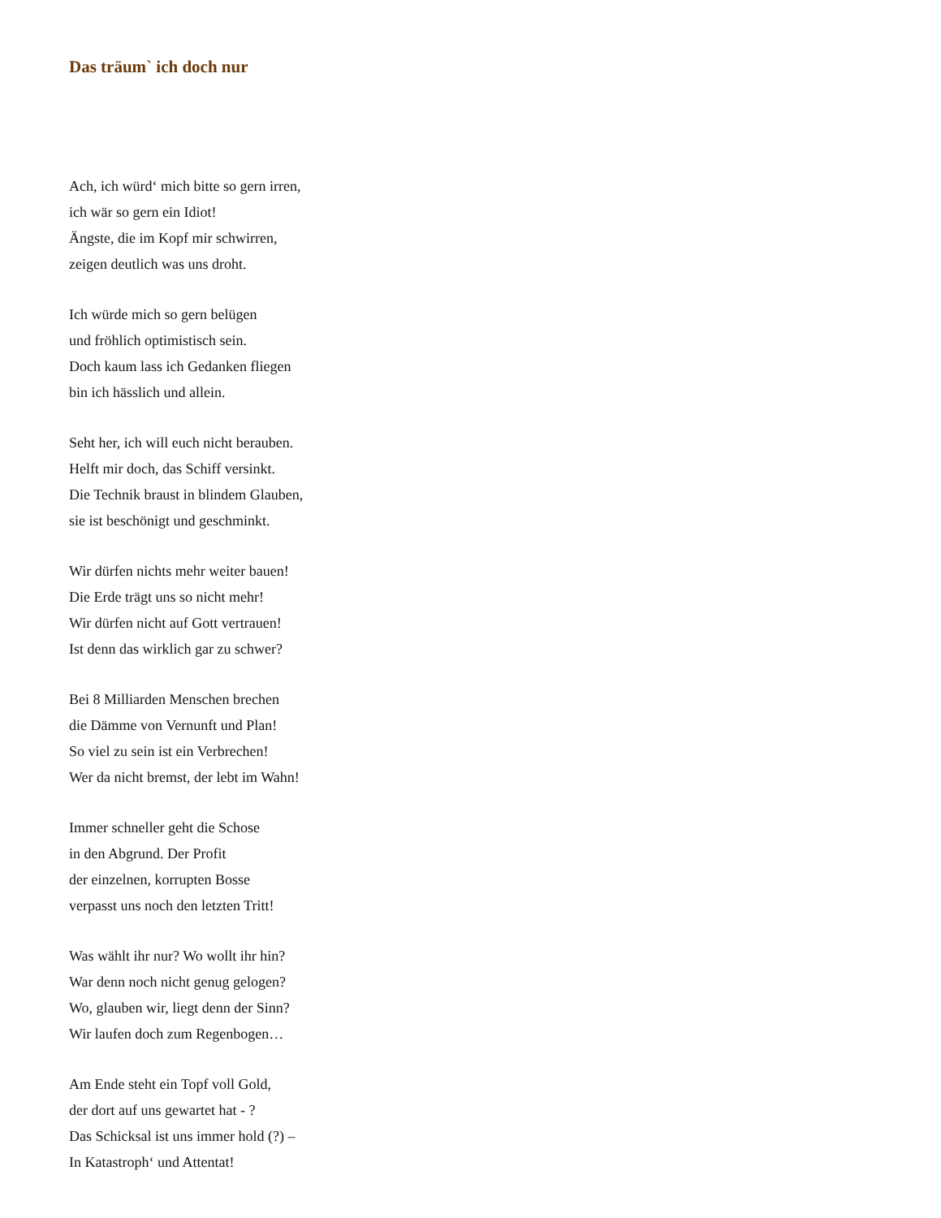Das träum` ich doch nur
Ach, ich würd‘ mich bitte so gern irren,
ich wär so gern ein Idiot!
Ängste, die im Kopf mir schwirren,
zeigen deutlich was uns droht.
Ich würde mich so gern belügen
und fröhlich optimistisch sein.
Doch kaum lass ich Gedanken fliegen
bin ich hässlich und allein.
Seht her, ich will euch nicht berauben.
Helft mir doch, das Schiff versinkt.
Die Technik braust in blindem Glauben,
sie ist beschönigt und geschminkt.
Wir dürfen nichts mehr weiter bauen!
Die Erde trägt uns so nicht mehr!
Wir dürfen nicht auf Gott vertrauen!
Ist denn das wirklich gar zu schwer?
Bei 8 Milliarden Menschen brechen
die Dämme von Vernunft und Plan!
So viel zu sein ist ein Verbrechen!
Wer da nicht bremst, der lebt im Wahn!
Immer schneller geht die Schose
in den Abgrund. Der Profit
der einzelnen, korrupten Bosse
verpasst uns noch den letzten Tritt!
Was wählt ihr nur? Wo wollt ihr hin?
War denn noch nicht genug gelogen?
Wo, glauben wir, liegt denn der Sinn?
Wir laufen doch zum Regenbogen…
Am Ende steht ein Topf voll Gold,
der dort auf uns gewartet hat - ?
Das Schicksal ist uns immer hold (?) –
In Katastroph‘ und Attentat!